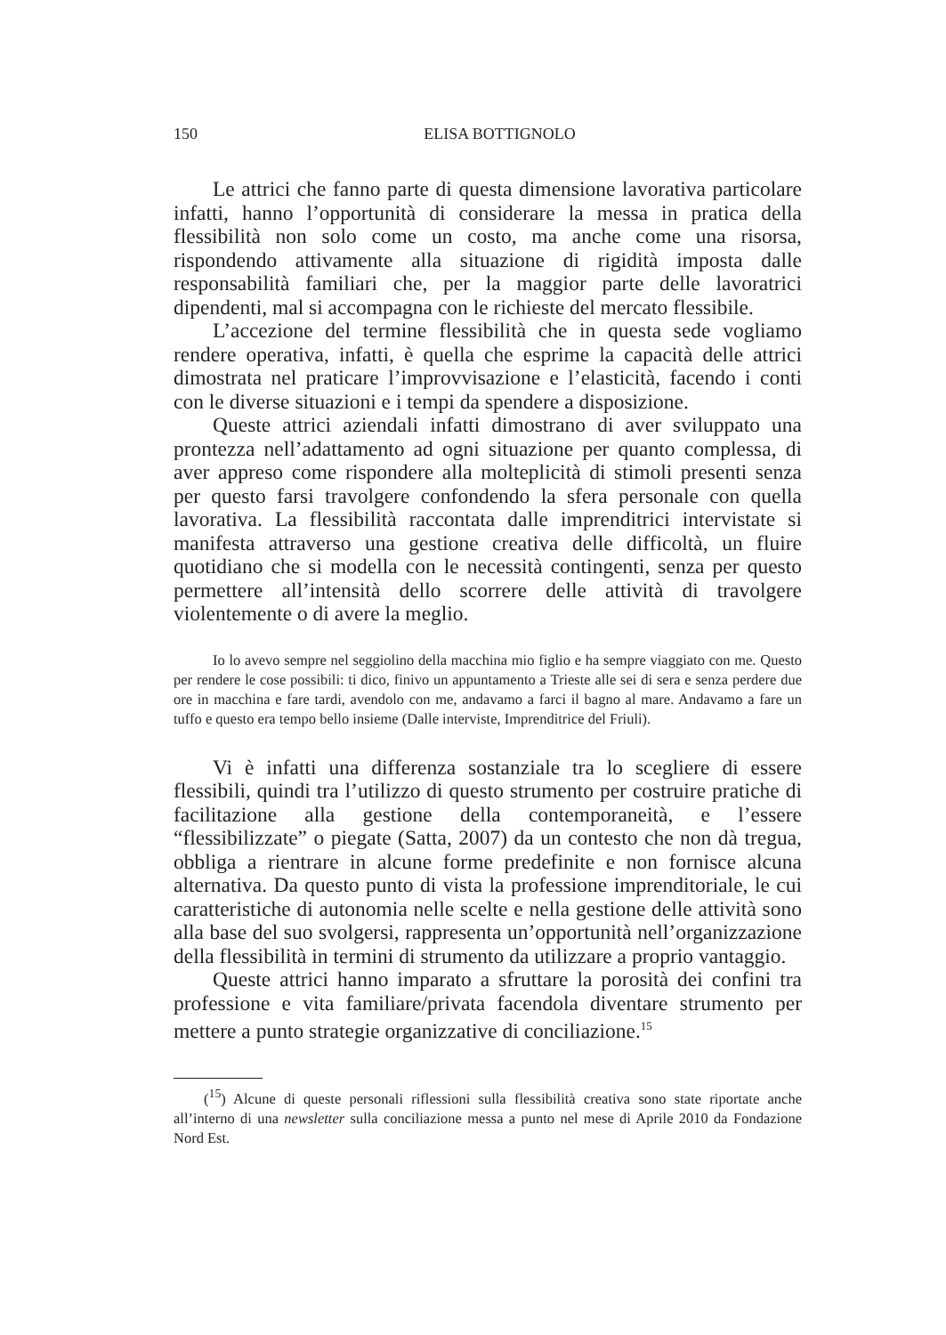150 ELISA BOTTIGNOLO
Le attrici che fanno parte di questa dimensione lavorativa particolare infatti, hanno l’opportunità di considerare la messa in pratica della flessibilità non solo come un costo, ma anche come una risorsa, rispondendo attivamente alla situazione di rigidità imposta dalle responsabilità familiari che, per la maggior parte delle lavoratrici dipendenti, mal si accompagna con le richieste del mercato flessibile.
L’accezione del termine flessibilità che in questa sede vogliamo rendere operativa, infatti, è quella che esprime la capacità delle attrici dimostrata nel praticare l’improvvisazione e l’elasticità, facendo i conti con le diverse situazioni e i tempi da spendere a disposizione.
Queste attrici aziendali infatti dimostrano di aver sviluppato una prontezza nell’adattamento ad ogni situazione per quanto complessa, di aver appreso come rispondere alla molteplicità di stimoli presenti senza per questo farsi travolgere confondendo la sfera personale con quella lavorativa. La flessibilità raccontata dalle imprenditrici intervistate si manifesta attraverso una gestione creativa delle difficoltà, un fluire quotidiano che si modella con le necessità contingenti, senza per questo permettere all’intensità dello scorrere delle attività di travolgere violentemente o di avere la meglio.
Io lo avevo sempre nel seggiolino della macchina mio figlio e ha sempre viaggiato con me. Questo per rendere le cose possibili: ti dico, finivo un appuntamento a Trieste alle sei di sera e senza perdere due ore in macchina e fare tardi, avendolo con me, andavamo a farci il bagno al mare. Andavamo a fare un tuffo e questo era tempo bello insieme (Dalle interviste, Imprenditrice del Friuli).
Vi è infatti una differenza sostanziale tra lo scegliere di essere flessibili, quindi tra l’utilizzo di questo strumento per costruire pratiche di facilitazione alla gestione della contemporaneità, e l’essere “flessibilizzate” o piegate (Satta, 2007) da un contesto che non dà tregua, obbliga a rientrare in alcune forme predefinite e non fornisce alcuna alternativa. Da questo punto di vista la professione imprenditoriale, le cui caratteristiche di autonomia nelle scelte e nella gestione delle attività sono alla base del suo svolgersi, rappresenta un’opportunità nell’organizzazione della flessibilità in termini di strumento da utilizzare a proprio vantaggio.
Queste attrici hanno imparato a sfruttare la porosità dei confini tra professione e vita familiare/privata facendola diventare strumento per mettere a punto strategie organizzative di conciliazione.<sup>15</sup>
(<sup>15</sup>) Alcune di queste personali riflessioni sulla flessibilità creativa sono state riportate anche all’interno di una newsletter sulla conciliazione messa a punto nel mese di Aprile 2010 da Fondazione Nord Est.